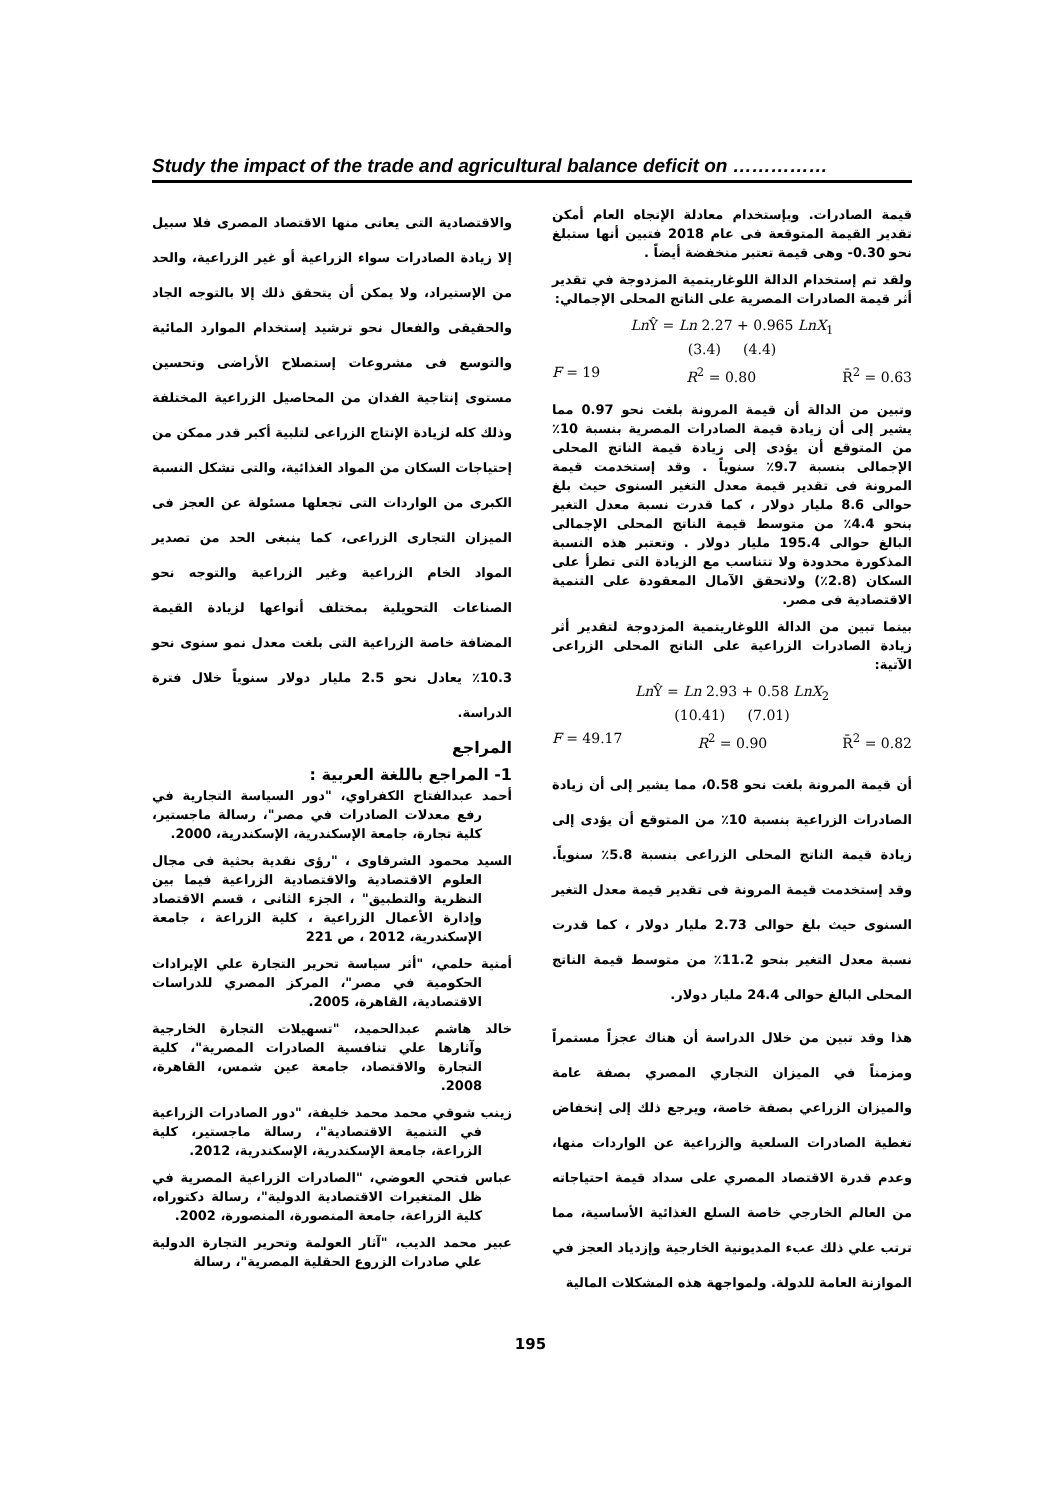Study the impact of the trade and agricultural balance deficit on ……………
قيمة الصادرات. وبإستخدام معادلة الإتجاه العام أمكن تقدير القيمة المتوقعة فى عام 2018 فتبين أنها ستبلغ نحو ‎-0.30‎ وهى قيمة تعتبر منخفضة أيضاً .
ولقد تم إستخدام الدالة اللوغاريتمية المزدوجة في تقدير أثر قيمة الصادرات المصرية على الناتج المحلى الإجمالي:
Ln Ŷ = Ln 2.27 + 0.965 LnX<sub>1</sub>
(3.4) (4.4)
F = 19 R<sup>2</sup> = 0.80 R̄<sup>2</sup> = 0.63
وتبين من الدالة أن قيمة المرونة بلغت نحو 0.97 مما يشير إلى أن زيادة قيمة الصادرات المصرية بنسبة 10٪ من المتوقع أن يؤدى إلى زيادة قيمة الناتج المحلى الإجمالى بنسبة 9.7٪ سنوياً . وقد إستخدمت قيمة المرونة فى تقدير قيمة معدل التغير السنوى حيث بلغ حوالى 8.6 مليار دولار ، كما قدرت نسبة معدل التغير بنحو 4.4٪ من متوسط قيمة الناتج المحلى الإجمالى البالغ حوالى 195.4 مليار دولار . وتعتبر هذه النسبة المذكورة محدودة ولا تتناسب مع الزيادة التى تطرأ على السكان (2.8٪) ولاتحقق الآمال المعقودة على التنمية الاقتصادية فى مصر.
بينما تبين من الدالة اللوغاريتمية المزدوجة لتقدير أثر زيادة الصادرات الزراعية على الناتج المحلى الزراعى الآتية:
Ln Ŷ = Ln 2.93 + 0.58 LnX<sub>2</sub>
(10.41) (7.01)
F = 49.17 R<sup>2</sup> = 0.90 R̄<sup>2</sup> = 0.82
أن قيمة المرونة بلغت نحو 0.58، مما يشير إلى أن زيادة الصادرات الزراعية بنسبة 10٪ من المتوقع أن يؤدى إلى زيادة قيمة الناتج المحلى الزراعى بنسبة 5.8٪ سنوياً. وقد إستخدمت قيمة المرونة فى تقدير قيمة معدل التغير السنوى حيث بلغ حوالى 2.73 مليار دولار ، كما قدرت نسبة معدل التغير بنحو 11.2٪ من متوسط قيمة الناتج المحلى البالغ حوالى 24.4 مليار دولار.
هذا وقد تبين من خلال الدراسة أن هناك عجزاً مستمراً ومزمناً في الميزان التجاري المصري بصفة عامة والميزان الزراعي بصفة خاصة، ويرجع ذلك إلى إنخفاض تغطية الصادرات السلعية والزراعية عن الواردات منها، وعدم قدرة الاقتصاد المصري على سداد قيمة احتياجاته من العالم الخارجي خاصة السلع الغذائية الأساسية، مما ترتب علي ذلك عبء المديونية الخارجية وإزدياد العجز في الموازنة العامة للدولة. ولمواجهة هذه المشكلات المالية
والاقتصادية التى يعانى منها الاقتصاد المصرى فلا سبيل إلا زيادة الصادرات سواء الزراعية أو غير الزراعية، والحد من الإستيراد، ولا يمكن أن يتحقق ذلك إلا بالتوجه الجاد والحقيقى والفعال نحو ترشيد إستخدام الموارد المائية والتوسع فى مشروعات إستصلاح الأراضى وتحسين مستوى إنتاجية الفدان من المحاصيل الزراعية المختلفة وذلك كله لزيادة الإنتاج الزراعى لتلبية أكبر قدر ممكن من إحتياجات السكان من المواد الغذائية، والتى تشكل النسبة الكبرى من الواردات التى تجعلها مسئولة عن العجز فى الميزان التجارى الزراعى، كما ينبغى الحد من تصدير المواد الخام الزراعية وغير الزراعية والتوجه نحو الصناعات التحويلية بمختلف أنواعها لزيادة القيمة المضافة خاصة الزراعية التى بلغت معدل نمو سنوى نحو 10.3٪ يعادل نحو 2.5 مليار دولار سنوياً خلال فترة الدراسة.
المراجع
1- المراجع باللغة العربية :
أحمد عبدالفتاح الكفراوي، "دور السياسة التجارية في رفع معدلات الصادرات في مصر"، رسالة ماجستير، كلية تجارة، جامعة الإسكندرية، الإسكندرية، 2000.
السيد محمود الشرقاوى ، "رؤى نقدية بحثية فى مجال العلوم الاقتصادية والاقتصادية الزراعية فيما بين النظرية والتطبيق" ، الجزء الثانى ، قسم الاقتصاد وإدارة الأعمال الزراعية ، كلية الزراعة ، جامعة الإسكندرية، 2012 ، ص 221
أمنية حلمي، "أثر سياسة تحرير التجارة علي الإيرادات الحكومية في مصر"، المركز المصري للدراسات الاقتصادية، القاهرة، 2005.
خالد هاشم عبدالحميد، "تسهيلات التجارة الخارجية وآثارها علي تنافسية الصادرات المصرية"، كلية التجارة والاقتصاد، جامعة عين شمس، القاهرة، 2008.
زينب شوقي محمد محمد خليفة، "دور الصادرات الزراعية في التنمية الاقتصادية"، رسالة ماجستير، كلية الزراعة، جامعة الإسكندرية، الإسكندرية، 2012.
عباس فتحي العوضي، "الصادرات الزراعية المصرية في ظل المتغيرات الاقتصادية الدولية"، رسالة دكتوراه، كلية الزراعة، جامعة المنصورة، المنصورة، 2002.
عبير محمد الديب، "آثار العولمة وتحرير التجارة الدولية علي صادرات الزروع الحقلية المصرية"، رسالة
195